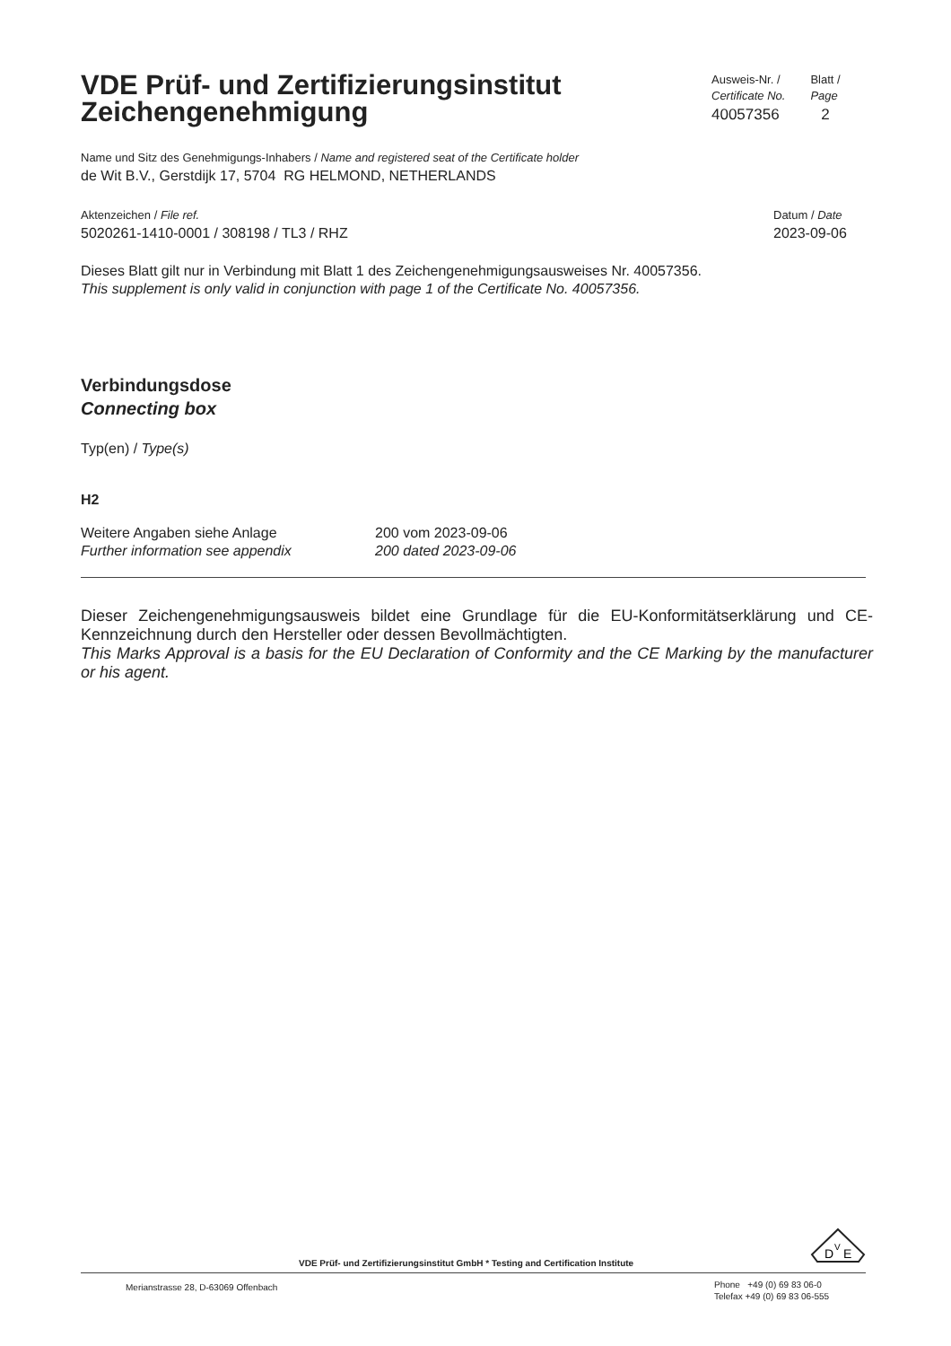VDE Prüf- und Zertifizierungsinstitut
Zeichengenehmigung
Ausweis-Nr. /
Certificate No.
40057356
Blatt /
Page
2
Name und Sitz des Genehmigungs-Inhabers / Name and registered seat of the Certificate holder
de Wit B.V., Gerstdijk 17, 5704 RG HELMOND, NETHERLANDS
Aktenzeichen / File ref.
5020261-1410-0001 / 308198 / TL3 / RHZ
Datum / Date
2023-09-06
Dieses Blatt gilt nur in Verbindung mit Blatt 1 des Zeichengenehmigungsausweises Nr. 40057356.
This supplement is only valid in conjunction with page 1 of the Certificate No. 40057356.
Verbindungsdose
Connecting box
Typ(en) / Type(s)
H2
Weitere Angaben siehe Anlage
Further information see appendix
200 vom 2023-09-06
200 dated 2023-09-06
Dieser Zeichengenehmigungsausweis bildet eine Grundlage für die EU-Konformitätserklärung und CE-Kennzeichnung durch den Hersteller oder dessen Bevollmächtigten.
This Marks Approval is a basis for the EU Declaration of Conformity and the CE Marking by the manufacturer or his agent.
VDE Prüf- und Zertifizierungsinstitut GmbH * Testing and Certification Institute
D
V
E
Merianstrasse 28, D-63069 Offenbach
Phone +49 (0) 69 83 06-0
Telefax +49 (0) 69 83 06-555